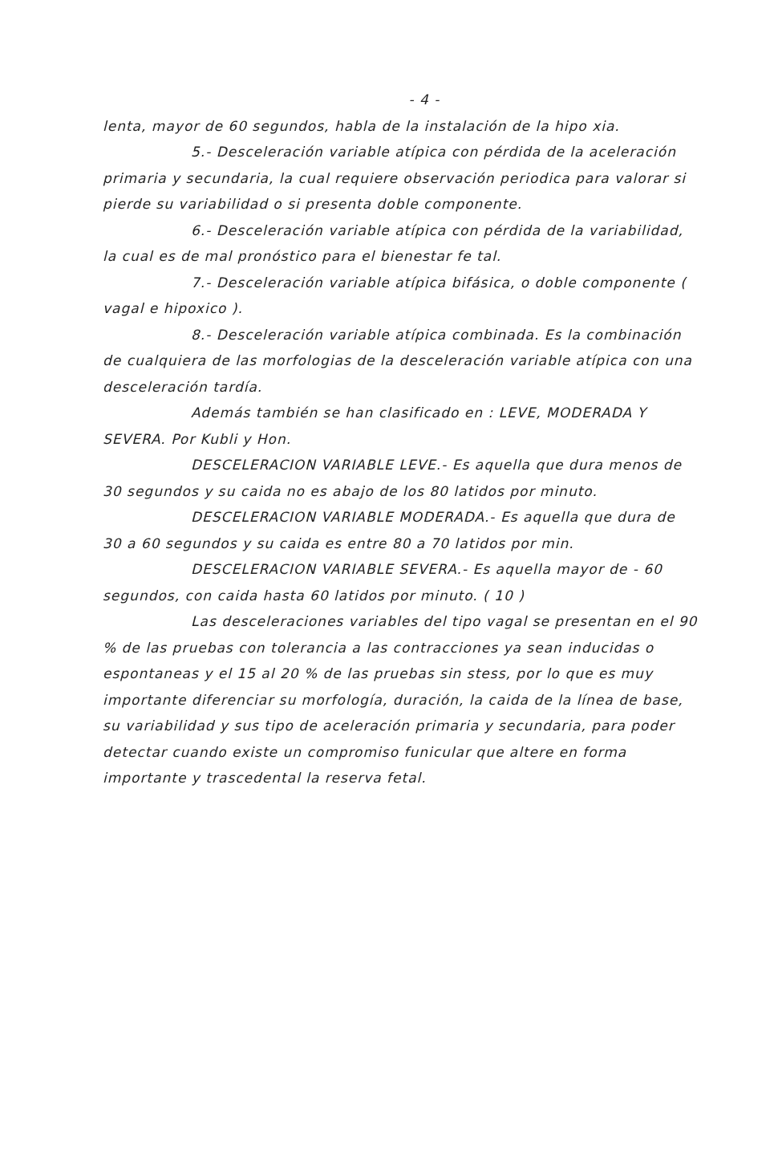- 4 -
lenta, mayor de 60 segundos, habla de la instalación de la hipo xia.
5.- Desceleración variable atípica con pérdida de la aceleración primaria y secundaria, la cual requiere observación periodica para valorar si pierde su variabilidad o si presenta doble componente.
6.- Desceleración variable atípica con pérdida de la variabilidad, la cual es de mal pronóstico para el bienestar fe tal.
7.- Desceleración variable atípica bifásica, o doble componente ( vagal e hipoxico ).
8.- Desceleración variable atípica combinada. Es la combinación de cualquiera de las morfologias de la desceleración variable atípica con una desceleración tardía.
Además también se han clasificado en : LEVE, MODERADA Y SEVERA. Por Kubli y Hon.
DESCELERACION VARIABLE LEVE.- Es aquella que dura menos de 30 segundos y su caida no es abajo de los 80 latidos por minuto.
DESCELERACION VARIABLE MODERADA.- Es aquella que dura de 30 a 60 segundos y su caida es entre 80 a 70 latidos por min.
DESCELERACION VARIABLE SEVERA.- Es aquella mayor de - 60 segundos, con caida hasta 60 latidos por minuto. ( 10 )
Las desceleraciones variables del tipo vagal se presentan en el 90 % de las pruebas con tolerancia a las contracciones ya sean inducidas o espontaneas y el 15 al 20 % de las pruebas sin stess, por lo que es muy importante diferenciar su morfología, duración, la caida de la línea de base, su variabilidad y sus tipo de aceleración primaria y secundaria, para poder detectar cuando existe un compromiso funicular que altere en forma importante y trascedental la reserva fetal.